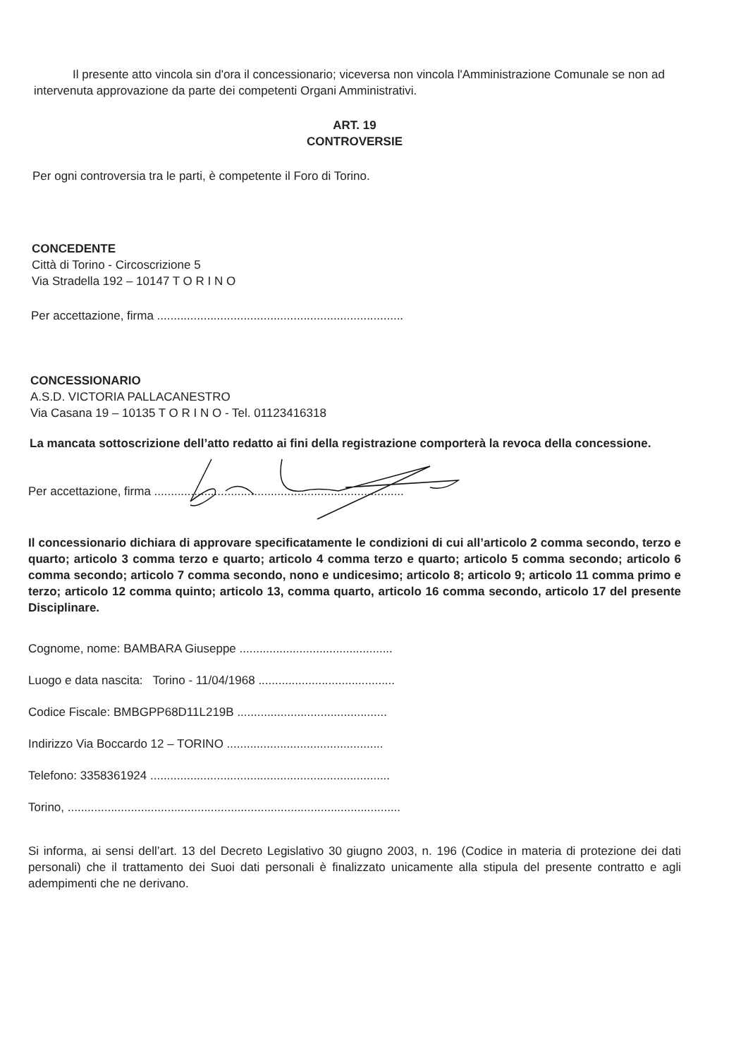Il presente atto vincola sin d'ora il concessionario; viceversa non vincola l'Amministrazione Comunale se non ad intervenuta approvazione da parte dei competenti Organi Amministrativi.
ART. 19
CONTROVERSIE
Per ogni controversia tra le parti, è competente il Foro di Torino.
CONCEDENTE
Città di Torino - Circoscrizione 5
Via Stradella 192 – 10147 T O R I N O
Per accettazione, firma ..........................................................................
CONCESSIONARIO
A.S.D. VICTORIA PALLACANESTRO
Via Casana 19 – 10135 T O R I N O - Tel. 01123416318
La mancata sottoscrizione dell’atto redatto ai fini della registrazione comporterà la revoca della concessione.
Per accettazione, firma ...........................................................................
Il concessionario dichiara di approvare specificatamente le condizioni di cui all’articolo 2 comma secondo, terzo e quarto; articolo 3 comma terzo e quarto; articolo 4 comma terzo e quarto; articolo 5 comma secondo; articolo 6 comma secondo; articolo 7 comma secondo, nono e undicesimo; articolo 8; articolo 9; articolo 11 comma primo e terzo; articolo 12 comma quinto; articolo 13, comma quarto, articolo 16 comma secondo, articolo 17 del presente Disciplinare.
Cognome, nome: BAMBARA Giuseppe ..............................................
Luogo e data nascita: Torino - 11/04/1968 .........................................
Codice Fiscale: BMBGPP68D11L219B .............................................
Indirizzo Via Boccardo 12 – TORINO ...............................................
Telefono: 3358361924 ........................................................................
Torino, ....................................................................................................
Si informa, ai sensi dell’art. 13 del Decreto Legislativo 30 giugno 2003, n. 196 (Codice in materia di protezione dei dati personali) che il trattamento dei Suoi dati personali è finalizzato unicamente alla stipula del presente contratto e agli adempimenti che ne derivano.